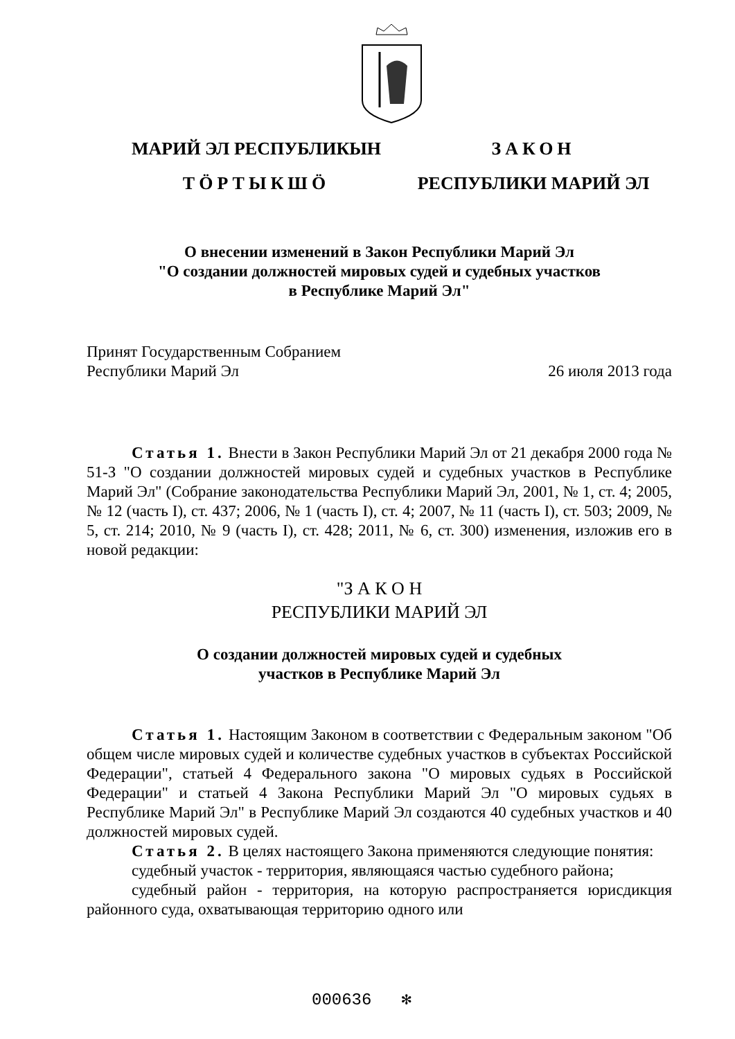МАРИЙ ЭЛ РЕСПУБЛИКЫН
ТӦРТЫКШӦ
ЗАКОН
РЕСПУБЛИКИ МАРИЙ ЭЛ
О внесении изменений в Закон Республики Марий Эл
"О создании должностей мировых судей и судебных участков
в Республике Марий Эл"
Принят Государственным Собранием
Республики Марий Эл
26 июля 2013 года
Статья 1. Внести в Закон Республики Марий Эл от 21 декабря 2000 года № 51-З "О создании должностей мировых судей и судебных участков в Республике Марий Эл" (Собрание законодательства Республики Марий Эл, 2001, № 1, ст. 4; 2005, № 12 (часть I), ст. 437; 2006, № 1 (часть I), ст. 4; 2007, № 11 (часть I), ст. 503; 2009, № 5, ст. 214; 2010, № 9 (часть I), ст. 428; 2011, № 6, ст. 300) изменения, изложив его в новой редакции:
"З А К О Н
РЕСПУБЛИКИ МАРИЙ ЭЛ
О создании должностей мировых судей и судебных
участков в Республике Марий Эл
Статья 1. Настоящим Законом в соответствии с Федеральным законом "Об общем числе мировых судей и количестве судебных участков в субъектах Российской Федерации", статьей 4 Федерального закона "О мировых судьях в Российской Федерации" и статьей 4 Закона Республики Марий Эл "О мировых судьях в Республике Марий Эл" в Республике Марий Эл создаются 40 судебных участков и 40 должностей мировых судей.
Статья 2. В целях настоящего Закона применяются следующие понятия:
судебный участок - территория, являющаяся частью судебного района;
судебный район - территория, на которую распространяется юрисдикция районного суда, охватывающая территорию одного или
000636 ✻